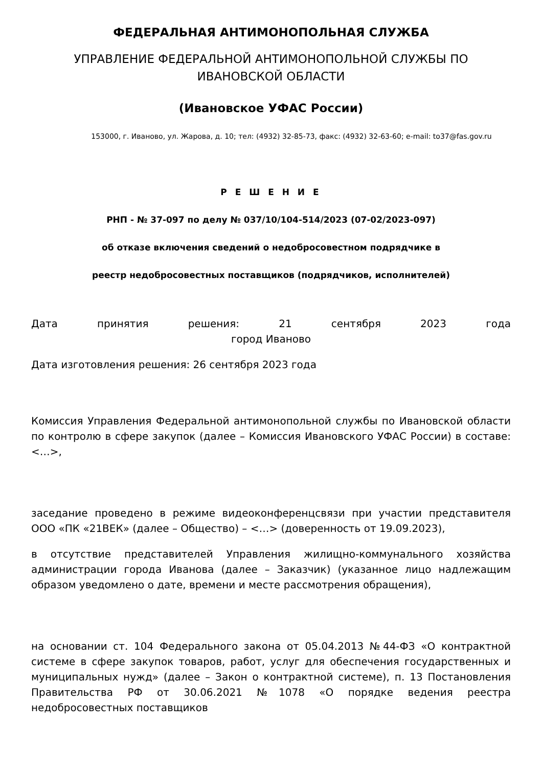ФЕДЕРАЛЬНАЯ АНТИМОНОПОЛЬНАЯ СЛУЖБА
УПРАВЛЕНИЕ ФЕДЕРАЛЬНОЙ АНТИМОНОПОЛЬНОЙ СЛУЖБЫ ПО ИВАНОВСКОЙ ОБЛАСТИ
(Ивановское УФАС России)
153000, г. Иваново, ул. Жарова, д. 10; тел: (4932) 32-85-73, факс: (4932) 32-63-60; e-mail: to37@fas.gov.ru
Р Е Ш Е Н И Е
РНП - № 37-097 по делу № 037/10/104-514/2023 (07-02/2023-097)
об отказе включения сведений о недобросовестном подрядчике в
реестр недобросовестных поставщиков (подрядчиков, исполнителей)
Дата принятия решения: 21 сентября 2023 года
город Иваново
Дата изготовления решения: 26 сентября 2023 года
Комиссия Управления Федеральной антимонопольной службы по Ивановской области по контролю в сфере закупок (далее – Комиссия Ивановского УФАС России) в составе: <…>,
заседание проведено в режиме видеоконференцсвязи при участии представителя ООО «ПК «21ВЕК» (далее – Общество) – <…> (доверенность от 19.09.2023),
в отсутствие представителей Управления жилищно-коммунального хозяйства администрации города Иванова (далее – Заказчик) (указанное лицо надлежащим образом уведомлено о дате, времени и месте рассмотрения обращения),
на основании ст. 104 Федерального закона от 05.04.2013 №44-ФЗ «О контрактной системе в сфере закупок товаров, работ, услуг для обеспечения государственных и муниципальных нужд» (далее – Закон о контрактной системе), п. 13 Постановления Правительства РФ от 30.06.2021 №1078 «О порядке ведения реестра недобросовестных поставщиков